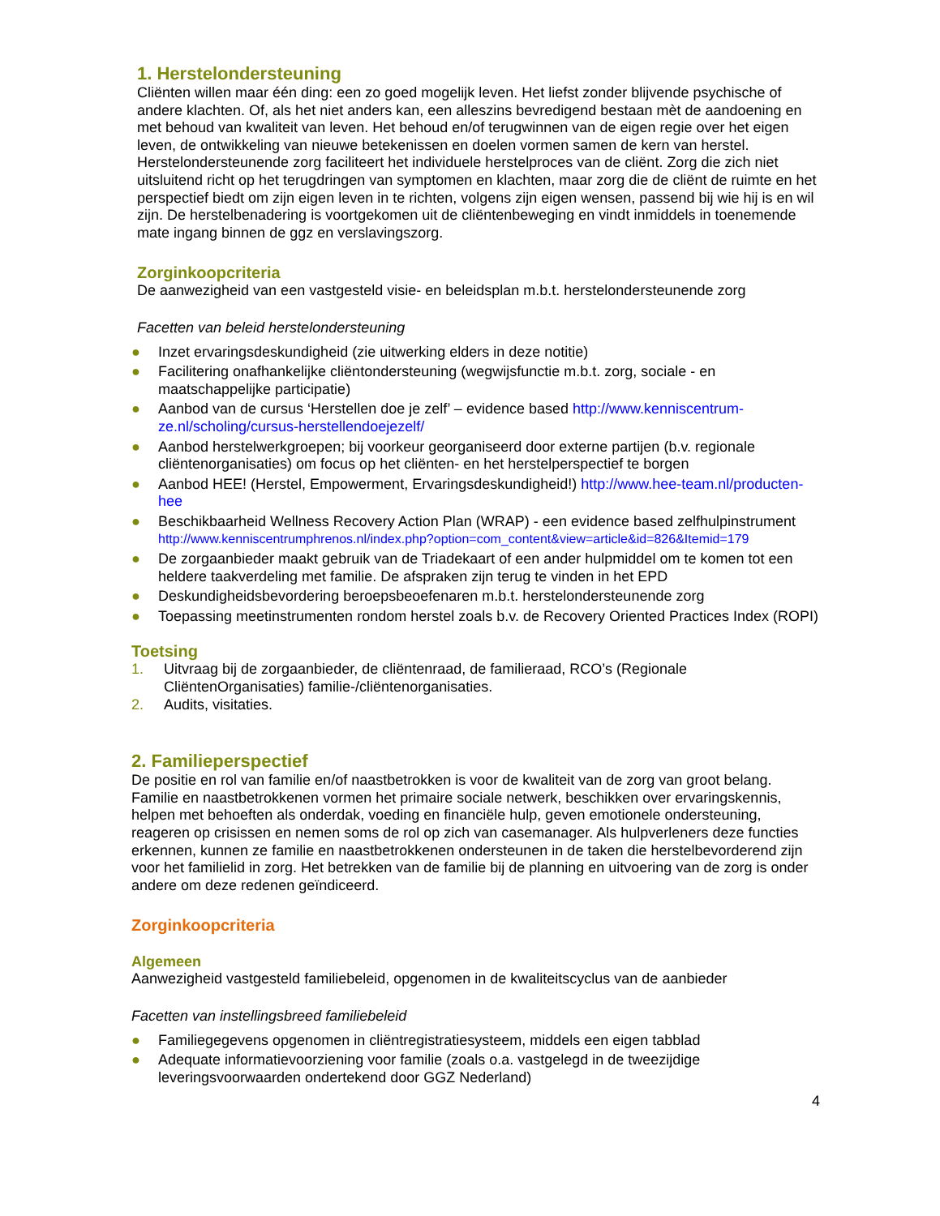1. Herstelondersteuning
Cliënten willen maar één ding: een zo goed mogelijk leven. Het liefst zonder blijvende psychische of andere klachten. Of, als het niet anders kan, een alleszins bevredigend bestaan mèt de aandoening en met behoud van kwaliteit van leven. Het behoud en/of terugwinnen van de eigen regie over het eigen leven, de ontwikkeling van nieuwe betekenissen en doelen vormen samen de kern van herstel. Herstelondersteunende zorg faciliteert het individuele herstelproces van de cliënt. Zorg die zich niet uitsluitend richt op het terugdringen van symptomen en klachten, maar zorg die de cliënt de ruimte en het perspectief biedt om zijn eigen leven in te richten, volgens zijn eigen wensen, passend bij wie hij is en wil zijn. De herstelbenadering is voortgekomen uit de cliëntenbeweging en vindt inmiddels in toenemende mate ingang binnen de ggz en verslavingszorg.
Zorginkoopcriteria
De aanwezigheid van een vastgesteld visie- en beleidsplan m.b.t. herstelondersteunende zorg
Facetten van beleid herstelondersteuning
● Inzet ervaringsdeskundigheid (zie uitwerking elders in deze notitie)
● Facilitering onafhankelijke cliëntondersteuning (wegwijsfunctie m.b.t. zorg, sociale - en maatschappelijke participatie)
● Aanbod van de cursus ‘Herstellen doe je zelf’ – evidence based http://www.kenniscentrum-ze.nl/scholing/cursus-herstellendoejezelf/
● Aanbod herstelwerkgroepen; bij voorkeur georganiseerd door externe partijen (b.v. regionale cliëntenorganisaties) om focus op het cliënten- en het herstelperspectief te borgen
● Aanbod HEE! (Herstel, Empowerment, Ervaringsdeskundigheid!) http://www.hee-team.nl/producten-hee
● Beschikbaarheid Wellness Recovery Action Plan (WRAP) - een evidence based zelfhulpinstrument
http://www.kenniscentrumphrenos.nl/index.php?option=com_content&view=article&id=826&Itemid=179
● De zorgaanbieder maakt gebruik van de Triadekaart of een ander hulpmiddel om te komen tot een heldere taakverdeling met familie. De afspraken zijn terug te vinden in het EPD
● Deskundigheidsbevordering beroepsbeoefenaren m.b.t. herstelondersteunende zorg
● Toepassing meetinstrumenten rondom herstel zoals b.v. de Recovery Oriented Practices Index (ROPI)
Toetsing
1. Uitvraag bij de zorgaanbieder, de cliëntenraad, de familieraad, RCO’s (Regionale CliëntenOrganisaties) familie-/cliëntenorganisaties.
2. Audits, visitaties.
2. Familieperspectief
De positie en rol van familie en/of naastbetrokken is voor de kwaliteit van de zorg van groot belang. Familie en naastbetrokkenen vormen het primaire sociale netwerk, beschikken over ervaringskennis, helpen met behoeften als onderdak, voeding en financiële hulp, geven emotionele ondersteuning, reageren op crisissen en nemen soms de rol op zich van casemanager. Als hulpverleners deze functies erkennen, kunnen ze familie en naastbetrokkenen ondersteunen in de taken die herstelbevorderend zijn voor het familielid in zorg. Het betrekken van de familie bij de planning en uitvoering van de zorg is onder andere om deze redenen geïndiceerd.
Zorginkoopcriteria
Algemeen
Aanwezigheid vastgesteld familiebeleid, opgenomen in de kwaliteitscyclus van de aanbieder
Facetten van instellingsbreed familiebeleid
● Familiegegevens opgenomen in cliëntregistratiesysteem, middels een eigen tabblad
● Adequate informatievoorziening voor familie (zoals o.a. vastgelegd in de tweezijdige leveringsvoorwaarden ondertekend door GGZ Nederland)
4